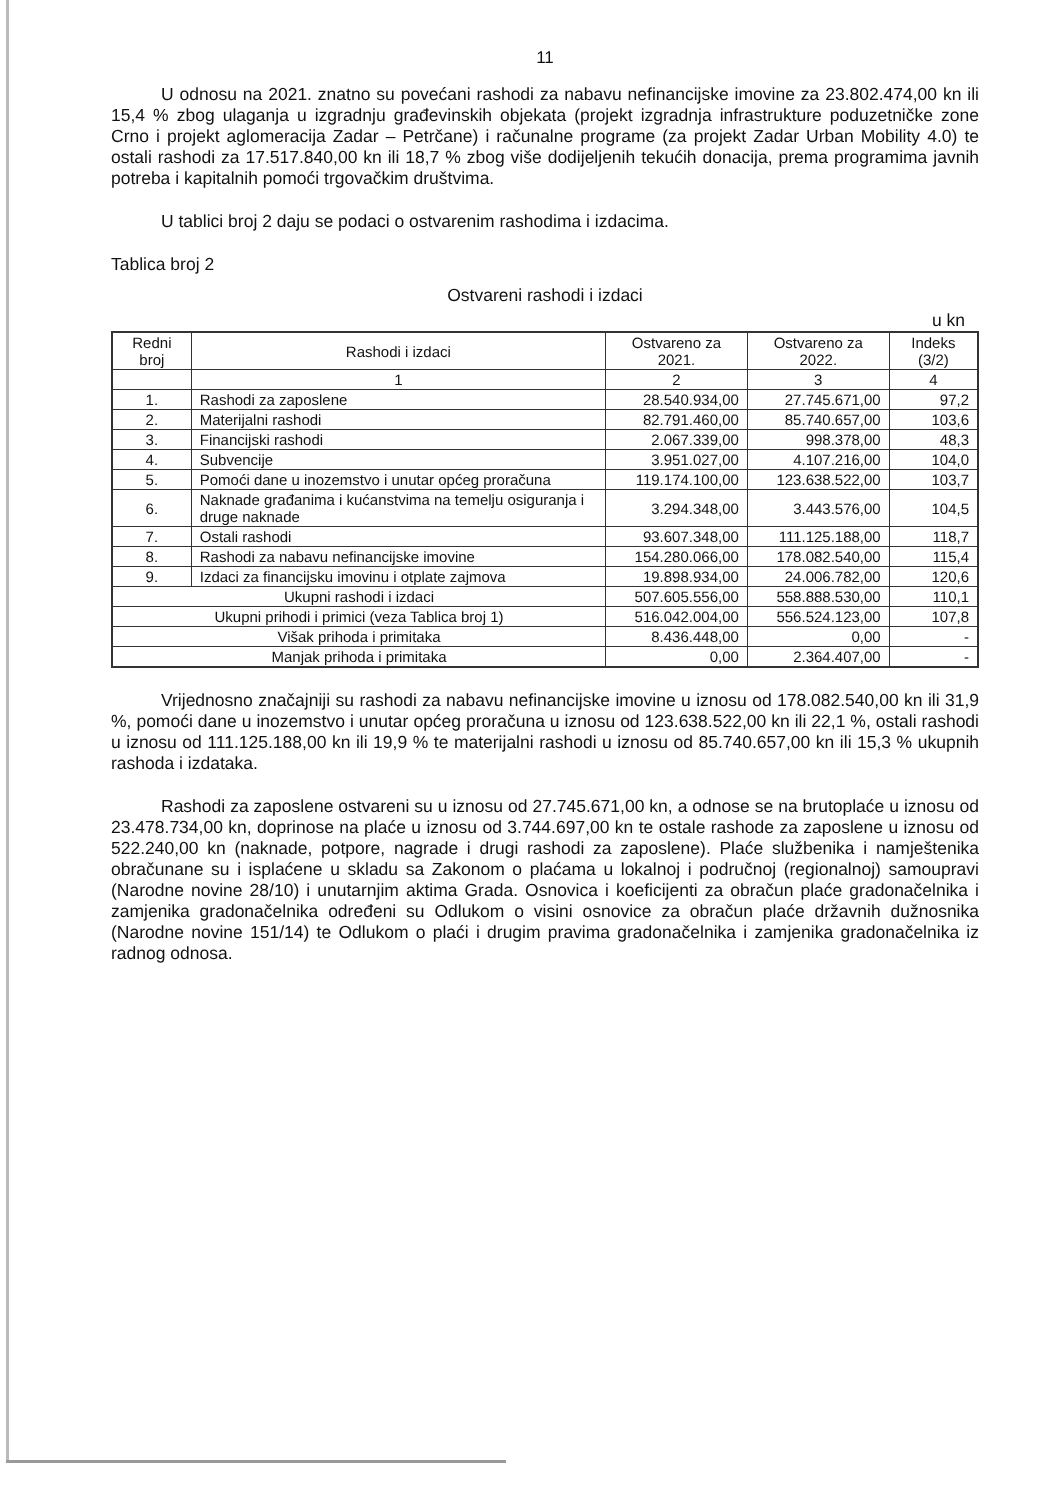11
U odnosu na 2021. znatno su povećani rashodi za nabavu nefinancijske imovine za 23.802.474,00 kn ili 15,4 % zbog ulaganja u izgradnju građevinskih objekata (projekt izgradnja infrastrukture poduzetničke zone Crno i projekt aglomeracija Zadar – Petrčane) i računalne programe (za projekt Zadar Urban Mobility 4.0) te ostali rashodi za 17.517.840,00 kn ili 18,7 % zbog više dodijeljenih tekućih donacija, prema programima javnih potreba i kapitalnih pomoći trgovačkim društvima.
U tablici broj 2 daju se podaci o ostvarenim rashodima i izdacima.
Tablica broj 2
Ostvareni rashodi i izdaci
u kn
| Redni broj | Rashodi i izdaci | Ostvareno za 2021. | Ostvareno za 2022. | Indeks (3/2) |
| --- | --- | --- | --- | --- |
| | 1 | 2 | 3 | 4 |
| 1. | Rashodi za zaposlene | 28.540.934,00 | 27.745.671,00 | 97,2 |
| 2. | Materijalni rashodi | 82.791.460,00 | 85.740.657,00 | 103,6 |
| 3. | Financijski rashodi | 2.067.339,00 | 998.378,00 | 48,3 |
| 4. | Subvencije | 3.951.027,00 | 4.107.216,00 | 104,0 |
| 5. | Pomoći dane u inozemstvo i unutar općeg proračuna | 119.174.100,00 | 123.638.522,00 | 103,7 |
| 6. | Naknade građanima i kućanstvima na temelju osiguranja i druge naknade | 3.294.348,00 | 3.443.576,00 | 104,5 |
| 7. | Ostali rashodi | 93.607.348,00 | 111.125.188,00 | 118,7 |
| 8. | Rashodi za nabavu nefinancijske imovine | 154.280.066,00 | 178.082.540,00 | 115,4 |
| 9. | Izdaci za financijsku imovinu i otplate zajmova | 19.898.934,00 | 24.006.782,00 | 120,6 |
| Ukupni rashodi i izdaci | | 507.605.556,00 | 558.888.530,00 | 110,1 |
| Ukupni prihodi i primici (veza Tablica broj 1) | | 516.042.004,00 | 556.524.123,00 | 107,8 |
| Višak prihoda i primitaka | | 8.436.448,00 | 0,00 | - |
| Manjak prihoda i primitaka | | 0,00 | 2.364.407,00 | - |
Vrijednosno značajniji su rashodi za nabavu nefinancijske imovine u iznosu od 178.082.540,00 kn ili 31,9 %, pomoći dane u inozemstvo i unutar općeg proračuna u iznosu od 123.638.522,00 kn ili 22,1 %, ostali rashodi u iznosu od 111.125.188,00 kn ili 19,9 % te materijalni rashodi u iznosu od 85.740.657,00 kn ili 15,3 % ukupnih rashoda i izdataka.
Rashodi za zaposlene ostvareni su u iznosu od 27.745.671,00 kn, a odnose se na brutoplaće u iznosu od 23.478.734,00 kn, doprinose na plaće u iznosu od 3.744.697,00 kn te ostale rashode za zaposlene u iznosu od 522.240,00 kn (naknade, potpore, nagrade i drugi rashodi za zaposlene). Plaće službenika i namještenika obračunane su i isplaćene u skladu sa Zakonom o plaćama u lokalnoj i područnoj (regionalnoj) samoupravi (Narodne novine 28/10) i unutarnjim aktima Grada. Osnovica i koeficijenti za obračun plaće gradonačelnika i zamjenika gradonačelnika određeni su Odlukom o visini osnovice za obračun plaće državnih dužnosnika (Narodne novine 151/14) te Odlukom o plaći i drugim pravima gradonačelnika i zamjenika gradonačelnika iz radnog odnosa.